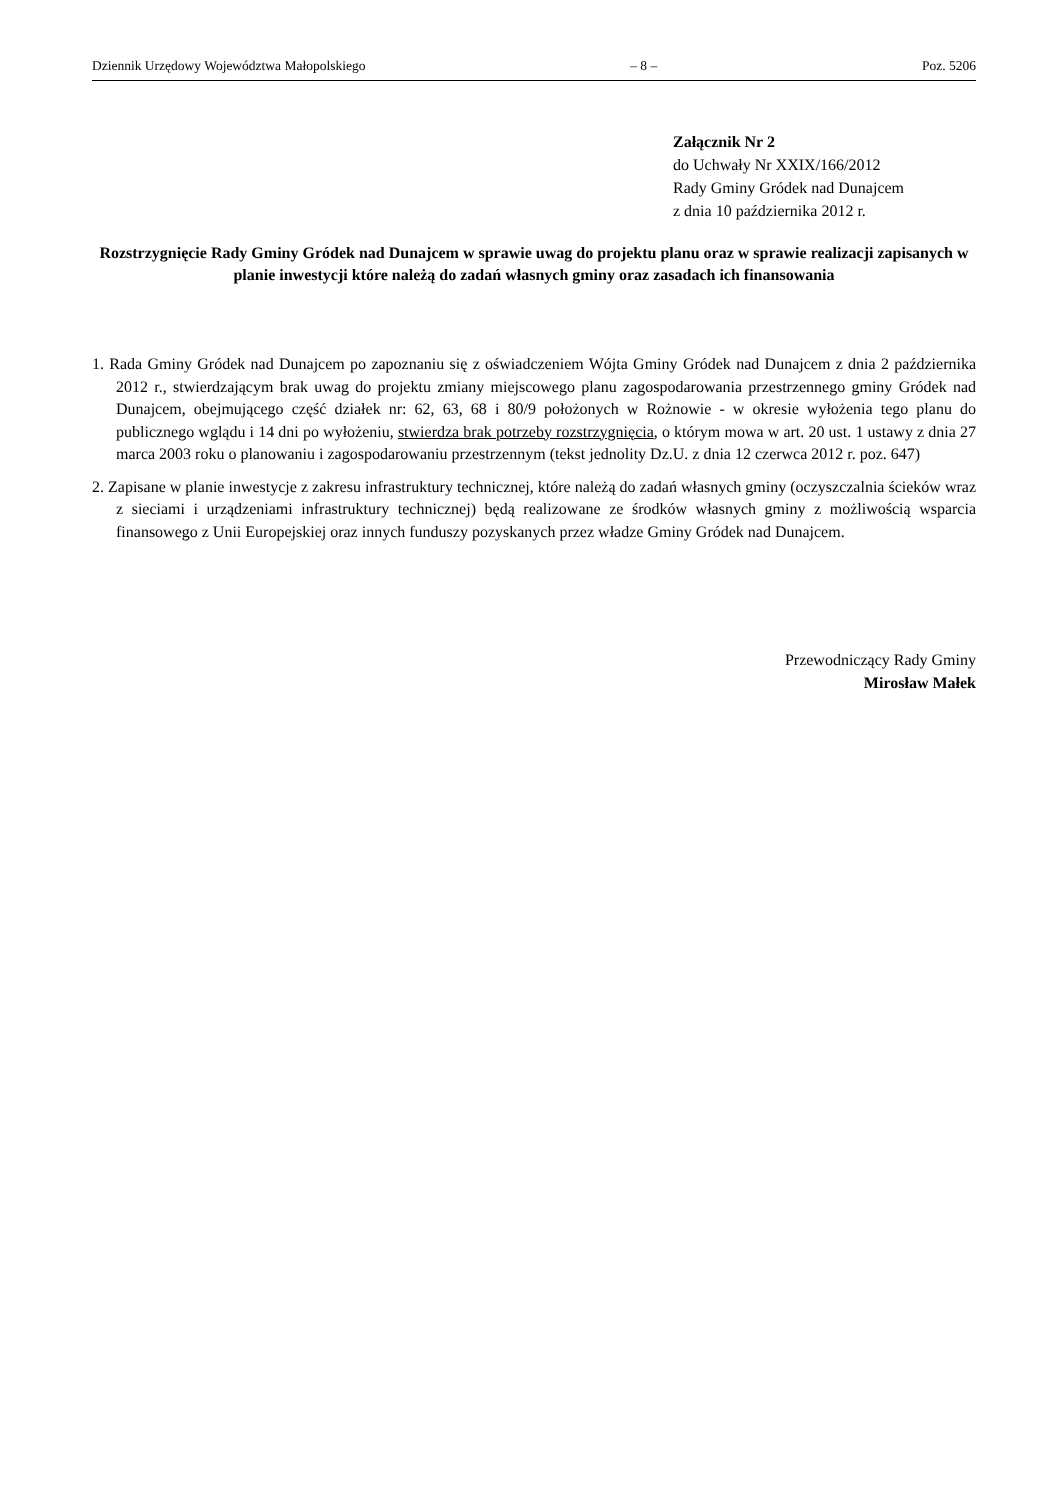Dziennik Urzędowy Województwa Małopolskiego – 8 – Poz. 5206
Załącznik Nr 2
do Uchwały Nr XXIX/166/2012
Rady Gminy Gródek nad Dunajcem
z dnia 10 października 2012 r.
Rozstrzygnięcie Rady Gminy Gródek nad Dunajcem w sprawie uwag do projektu planu oraz w sprawie realizacji zapisanych w planie inwestycji które należą do zadań własnych gminy oraz zasadach ich finansowania
1. Rada Gminy Gródek nad Dunajcem po zapoznaniu się z oświadczeniem Wójta Gminy Gródek nad Dunajcem z dnia 2 października 2012 r., stwierdzającym brak uwag do projektu zmiany miejscowego planu zagospodarowania przestrzennego gminy Gródek nad Dunajcem, obejmującego część działek nr: 62, 63, 68 i 80/9 położonych w Rożnowie - w okresie wyłożenia tego planu do publicznego wglądu i 14 dni po wyłożeniu, stwierdza brak potrzeby rozstrzygnięcia, o którym mowa w art. 20 ust. 1 ustawy z dnia 27 marca 2003 roku o planowaniu i zagospodarowaniu przestrzennym (tekst jednolity Dz.U. z dnia 12 czerwca 2012 r. poz. 647)
2. Zapisane w planie inwestycje z zakresu infrastruktury technicznej, które należą do zadań własnych gminy (oczyszczalnia ścieków wraz z sieciami i urządzeniami infrastruktury technicznej) będą realizowane ze środków własnych gminy z możliwością wsparcia finansowego z Unii Europejskiej oraz innych funduszy pozyskanych przez władze Gminy Gródek nad Dunajcem.
Przewodniczący Rady Gminy
Mirosław Małek